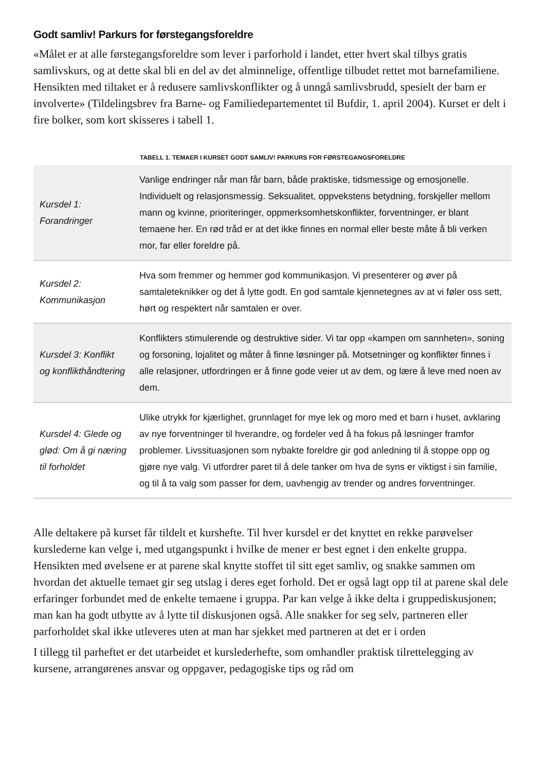Godt samliv! Parkurs for førstegangsforeldre
«Målet er at alle førstegangsforeldre som lever i parforhold i landet, etter hvert skal tilbys gratis samlivskurs, og at dette skal bli en del av det alminnelige, offentlige tilbudet rettet mot barnefamiliene. Hensikten med tiltaket er å redusere samlivskonflikter og å unngå samlivsbrudd, spesielt der barn er involverte» (Tildelingsbrev fra Barne- og Familiedepartementet til Bufdir, 1. april 2004). Kurset er delt i fire bolker, som kort skisseres i tabell 1.
TABELL 1. TEMAER I KURSET GODT SAMLIV! PARKURS FOR FØRSTEGANGSFORELDRE
| Kursdel 1: Forandringer | Vanlige endringer når man får barn, både praktiske, tidsmessige og emosjonelle. Individuelt og relasjonsmessig. Seksualitet, oppvekstens betydning, forskjeller mellom mann og kvinne, prioriteringer, oppmerksomhetskonflikter, forventninger, er blant temaene her. En rød tråd er at det ikke finnes en normal eller beste måte å bli verken mor, far eller foreldre på. |
| Kursdel 2: Kommunikasjon | Hva som fremmer og hemmer god kommunikasjon. Vi presenterer og øver på samtaleteknikker og det å lytte godt. En god samtale kjennetegnes av at vi føler oss sett, hørt og respektert når samtalen er over. |
| Kursdel 3: Konflikt og konflikthåndtering | Konflikters stimulerende og destruktive sider. Vi tar opp «kampen om sannheten», soning og forsoning, lojalitet og måter å finne løsninger på. Motsetninger og konflikter finnes i alle relasjoner, utfordringen er å finne gode veier ut av dem, og lære å leve med noen av dem. |
| Kursdel 4: Glede og glød: Om å gi næring til forholdet | Ulike utrykk for kjærlighet, grunnlaget for mye lek og moro med et barn i huset, avklaring av nye forventninger til hverandre, og fordeler ved å ha fokus på løsninger framfor problemer. Livssituasjonen som nybakte foreldre gir god anledning til å stoppe opp og gjøre nye valg. Vi utfordrer paret til å dele tanker om hva de syns er viktigst i sin familie, og til å ta valg som passer for dem, uavhengig av trender og andres forventninger. |
Alle deltakere på kurset får tildelt et kurshefte. Til hver kursdel er det knyttet en rekke parøvelser kurslederne kan velge i, med utgangspunkt i hvilke de mener er best egnet i den enkelte gruppa. Hensikten med øvelsene er at parene skal knytte stoffet til sitt eget samliv, og snakke sammen om hvordan det aktuelle temaet gir seg utslag i deres eget forhold. Det er også lagt opp til at parene skal dele erfaringer forbundet med de enkelte temaene i gruppa. Par kan velge å ikke delta i gruppediskusjonen; man kan ha godt utbytte av å lytte til diskusjonen også. Alle snakker for seg selv, partneren eller parforholdet skal ikke utleveres uten at man har sjekket med partneren at det er i orden
I tillegg til parheftet er det utarbeidet et kurslederhefte, som omhandler praktisk tilrettelegging av kursene, arrangørenes ansvar og oppgaver, pedagogiske tips og råd om